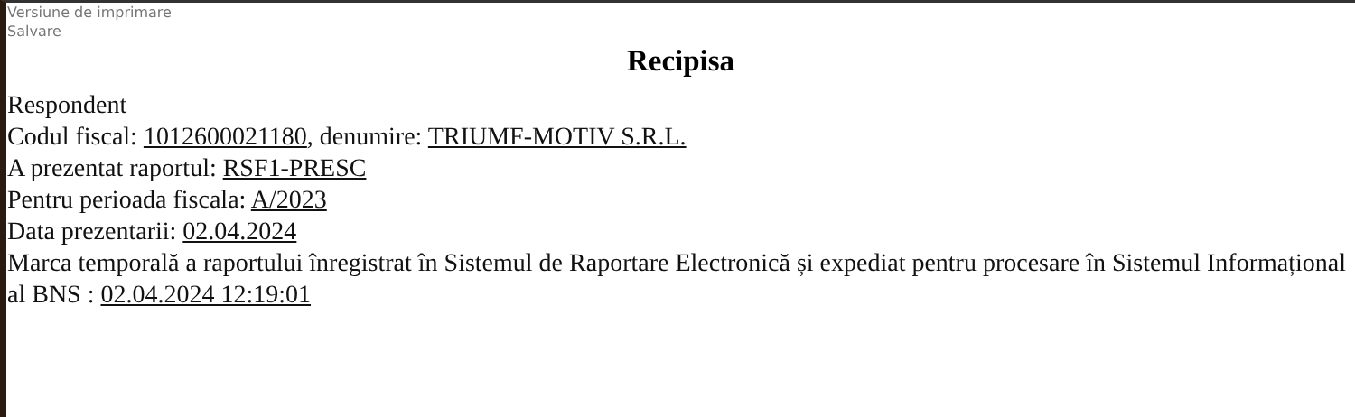Versiune de imprimare
Salvare
Recipisa
Respondent
Codul fiscal: 1012600021180, denumire: TRIUMF-MOTIV S.R.L.
A prezentat raportul: RSF1-PRESC
Pentru perioada fiscala: A/2023
Data prezentarii: 02.04.2024
Marca temporală a raportului înregistrat în Sistemul de Raportare Electronică și expediat pentru procesare în Sistemul Informațional al BNS : 02.04.2024 12:19:01